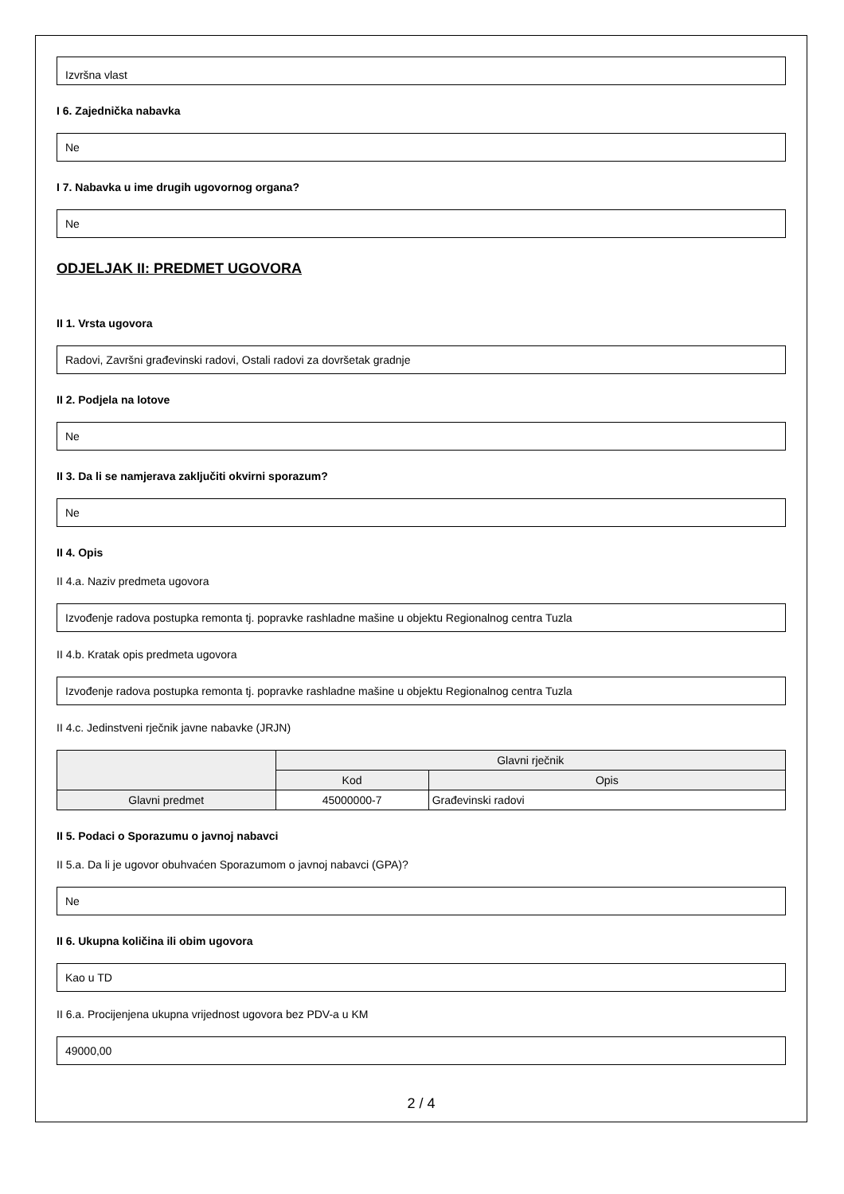Izvršna vlast
I 6. Zajednička nabavka
Ne
I 7. Nabavka u ime drugih ugovornog organa?
Ne
ODJELJAK II: PREDMET UGOVORA
II 1. Vrsta ugovora
Radovi, Završni građevinski radovi, Ostali radovi za dovršetak gradnje
II 2. Podjela na lotove
Ne
II 3. Da li se namjerava zaključiti okvirni sporazum?
Ne
II 4. Opis
II 4.a. Naziv predmeta ugovora
Izvođenje radova postupka remonta tj. popravke rashladne mašine u objektu Regionalnog centra Tuzla
II 4.b. Kratak opis predmeta ugovora
Izvođenje radova postupka remonta tj. popravke rashladne mašine u objektu Regionalnog centra Tuzla
II 4.c. Jedinstveni rječnik javne nabavke (JRJN)
| | Glavni rječnik | |
| --- | --- | --- |
| | Kod | Opis |
| Glavni predmet | 45000000-7 | Građevinski radovi |
II 5. Podaci o Sporazumu o javnoj nabavci
II 5.a. Da li je ugovor obuhvaćen Sporazumom o javnoj nabavci (GPA)?
Ne
II 6. Ukupna količina ili obim ugovora
Kao u TD
II 6.a. Procijenjena ukupna vrijednost ugovora bez PDV-a u KM
49000,00
2 / 4